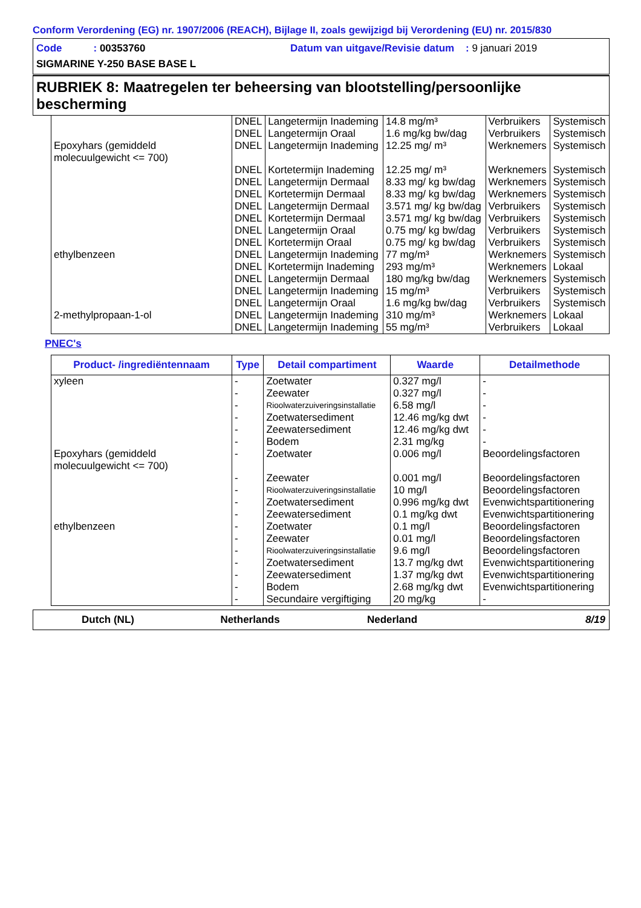Conform Verordening (EG) nr. 1907/2006 (REACH), Bijlage II, zoals gewijzigd bij Verordening (EU) nr. 2015/830
Code : 00353760 Datum van uitgave/Revisie datum : 9 januari 2019
SIGMARINE Y-250 BASE BASE L
RUBRIEK 8: Maatregelen ter beheersing van blootstelling/persoonlijke bescherming
| | DNEL | Langetermijn Inademing | 14.8 mg/m³ | Verbruikers | Systemisch |
| | DNEL | Langetermijn Oraal | 1.6 mg/kg bw/dag | Verbruikers | Systemisch |
| Epoxyhars (gemiddeld molecuulgewicht <= 700) | DNEL | Langetermijn Inademing | 12.25 mg/ m³ | Werknemers | Systemisch |
| | DNEL | Kortetermijn Inademing | 12.25 mg/ m³ | Werknemers | Systemisch |
| | DNEL | Langetermijn Dermaal | 8.33 mg/ kg bw/dag | Werknemers | Systemisch |
| | DNEL | Kortetermijn Dermaal | 8.33 mg/ kg bw/dag | Werknemers | Systemisch |
| | DNEL | Langetermijn Dermaal | 3.571 mg/ kg bw/dag | Verbruikers | Systemisch |
| | DNEL | Kortetermijn Dermaal | 3.571 mg/ kg bw/dag | Verbruikers | Systemisch |
| | DNEL | Langetermijn Oraal | 0.75 mg/ kg bw/dag | Verbruikers | Systemisch |
| | DNEL | Kortetermijn Oraal | 0.75 mg/ kg bw/dag | Verbruikers | Systemisch |
| ethylbenzeen | DNEL | Langetermijn Inademing | 77 mg/m³ | Werknemers | Systemisch |
| | DNEL | Kortetermijn Inademing | 293 mg/m³ | Werknemers | Lokaal |
| | DNEL | Langetermijn Dermaal | 180 mg/kg bw/dag | Werknemers | Systemisch |
| | DNEL | Langetermijn Inademing | 15 mg/m³ | Verbruikers | Systemisch |
| | DNEL | Langetermijn Oraal | 1.6 mg/kg bw/dag | Verbruikers | Systemisch |
| 2-methylpropaan-1-ol | DNEL | Langetermijn Inademing | 310 mg/m³ | Werknemers | Lokaal |
| | DNEL | Langetermijn Inademing | 55 mg/m³ | Verbruikers | Lokaal |
PNEC's
| Product- /ingrediëntennaam | Type | Detail compartiment | Waarde | Detailmethode |
| --- | --- | --- | --- | --- |
| xyleen | - | Zoetwater | 0.327 mg/l | - |
| | - | Zeewater | 0.327 mg/l | - |
| | - | Rioolwaterzuiveringsinstallatie | 6.58 mg/l | - |
| | - | Zoetwatersediment | 12.46 mg/kg dwt | - |
| | - | Zeewatersediment | 12.46 mg/kg dwt | - |
| | - | Bodem | 2.31 mg/kg | - |
| Epoxyhars (gemiddeld molecuulgewicht <= 700) | - | Zoetwater | 0.006 mg/l | Beoordelingsfactoren |
| | - | Zeewater | 0.001 mg/l | Beoordelingsfactoren |
| | - | Rioolwaterzuiveringsinstallatie | 10 mg/l | Beoordelingsfactoren |
| | - | Zoetwatersediment | 0.996 mg/kg dwt | Evenwichtspartitionering |
| | - | Zeewatersediment | 0.1 mg/kg dwt | Evenwichtspartitionering |
| ethylbenzeen | - | Zoetwater | 0.1 mg/l | Beoordelingsfactoren |
| | - | Zeewater | 0.01 mg/l | Beoordelingsfactoren |
| | - | Rioolwaterzuiveringsinstallatie | 9.6 mg/l | Beoordelingsfactoren |
| | - | Zoetwatersediment | 13.7 mg/kg dwt | Evenwichtspartitionering |
| | - | Zeewatersediment | 1.37 mg/kg dwt | Evenwichtspartitionering |
| | - | Bodem | 2.68 mg/kg dwt | Evenwichtspartitionering |
| | - | Secundaire vergiftiging | 20 mg/kg | - |
Dutch (NL) Netherlands Nederland 8/19